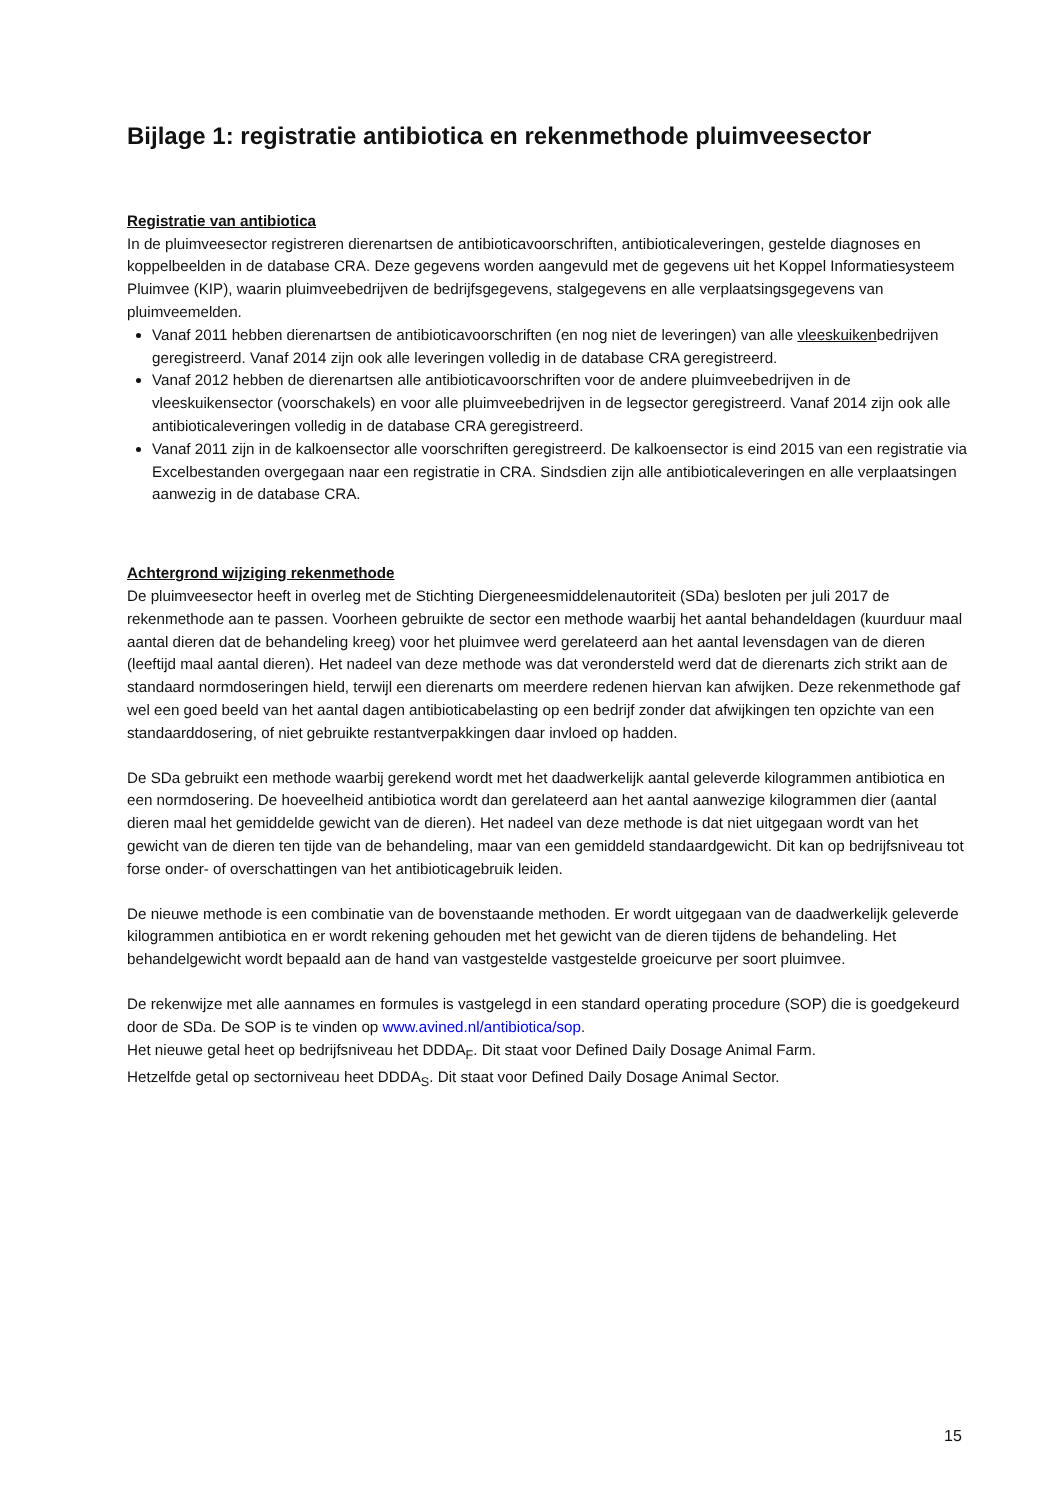Bijlage 1: registratie antibiotica en rekenmethode pluimveesector
Registratie van antibiotica
In de pluimveesector registreren dierenartsen de antibioticavoorschriften, antibioticaleveringen, gestelde diagnoses en koppelbeelden in de database CRA. Deze gegevens worden aangevuld met de gegevens uit het Koppel Informatiesysteem Pluimvee (KIP), waarin pluimveebedrijven de bedrijfsgegevens, stalgegevens en alle verplaatsingsgegevens van pluimveemelden.
Vanaf 2011 hebben dierenartsen de antibioticavoorschriften (en nog niet de leveringen) van alle vleeskuikenbedrijven geregistreerd. Vanaf 2014 zijn ook alle leveringen volledig in de database CRA geregistreerd.
Vanaf 2012 hebben de dierenartsen alle antibioticavoorschriften voor de andere pluimveebedrijven in de vleeskuikensector (voorschakels) en voor alle pluimveebedrijven in de legsector geregistreerd. Vanaf 2014 zijn ook alle antibioticaleveringen volledig in de database CRA geregistreerd.
Vanaf 2011 zijn in de kalkoensector alle voorschriften geregistreerd. De kalkoensector is eind 2015 van een registratie via Excelbestanden overgegaan naar een registratie in CRA. Sindsdien zijn alle antibioticaleveringen en alle verplaatsingen aanwezig in de database CRA.
Achtergrond wijziging rekenmethode
De pluimveesector heeft in overleg met de Stichting Diergeneesmiddelenautoriteit (SDa) besloten per juli 2017 de rekenmethode aan te passen. Voorheen gebruikte de sector een methode waarbij het aantal behandeldagen (kuurduur maal aantal dieren dat de behandeling kreeg) voor het pluimvee werd gerelateerd aan het aantal levensdagen van de dieren (leeftijd maal aantal dieren). Het nadeel van deze methode was dat verondersteld werd dat de dierenarts zich strikt aan de standaard normdoseringen hield, terwijl een dierenarts om meerdere redenen hiervan kan afwijken. Deze rekenmethode gaf wel een goed beeld van het aantal dagen antibioticabelasting op een bedrijf zonder dat afwijkingen ten opzichte van een standaarddosering, of niet gebruikte restantverpakkingen daar invloed op hadden.
De SDa gebruikt een methode waarbij gerekend wordt met het daadwerkelijk aantal geleverde kilogrammen antibiotica en een normdosering. De hoeveelheid antibiotica wordt dan gerelateerd aan het aantal aanwezige kilogrammen dier (aantal dieren maal het gemiddelde gewicht van de dieren). Het nadeel van deze methode is dat niet uitgegaan wordt van het gewicht van de dieren ten tijde van de behandeling, maar van een gemiddeld standaardgewicht. Dit kan op bedrijfsniveau tot forse onder- of overschattingen van het antibioticagebruik leiden.
De nieuwe methode is een combinatie van de bovenstaande methoden. Er wordt uitgegaan van de daadwerkelijk geleverde kilogrammen antibiotica en er wordt rekening gehouden met het gewicht van de dieren tijdens de behandeling. Het behandelgewicht wordt bepaald aan de hand van vastgestelde vastgestelde groeicurve per soort pluimvee.
De rekenwijze met alle aannames en formules is vastgelegd in een standard operating procedure (SOP) die is goedgekeurd door de SDa. De SOP is te vinden op www.avined.nl/antibiotica/sop.
Het nieuwe getal heet op bedrijfsniveau het DDDA<sub>F</sub>. Dit staat voor Defined Daily Dosage Animal Farm.
Hetzelfde getal op sectorniveau heet DDDA<sub>S</sub>. Dit staat voor Defined Daily Dosage Animal Sector.
15